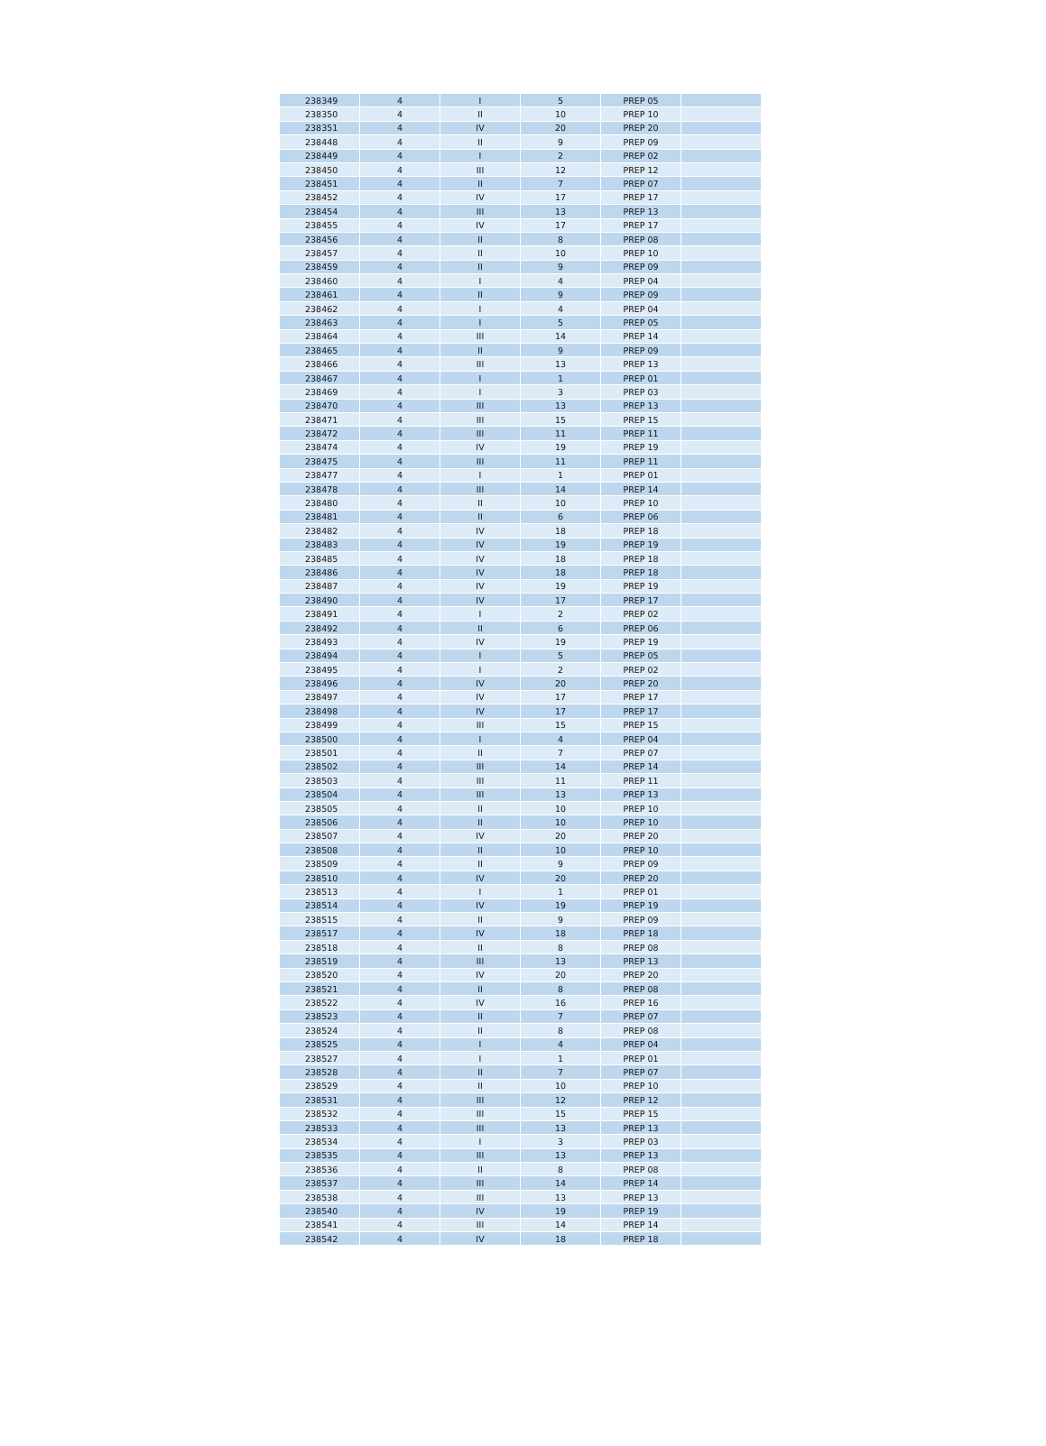| 238349 | 4 | I | 5 | PREP 05 | |
| 238350 | 4 | II | 10 | PREP 10 | |
| 238351 | 4 | IV | 20 | PREP 20 | |
| 238448 | 4 | II | 9 | PREP 09 | |
| 238449 | 4 | I | 2 | PREP 02 | |
| 238450 | 4 | III | 12 | PREP 12 | |
| 238451 | 4 | II | 7 | PREP 07 | |
| 238452 | 4 | IV | 17 | PREP 17 | |
| 238454 | 4 | III | 13 | PREP 13 | |
| 238455 | 4 | IV | 17 | PREP 17 | |
| 238456 | 4 | II | 8 | PREP 08 | |
| 238457 | 4 | II | 10 | PREP 10 | |
| 238459 | 4 | II | 9 | PREP 09 | |
| 238460 | 4 | I | 4 | PREP 04 | |
| 238461 | 4 | II | 9 | PREP 09 | |
| 238462 | 4 | I | 4 | PREP 04 | |
| 238463 | 4 | I | 5 | PREP 05 | |
| 238464 | 4 | III | 14 | PREP 14 | |
| 238465 | 4 | II | 9 | PREP 09 | |
| 238466 | 4 | III | 13 | PREP 13 | |
| 238467 | 4 | I | 1 | PREP 01 | |
| 238469 | 4 | I | 3 | PREP 03 | |
| 238470 | 4 | III | 13 | PREP 13 | |
| 238471 | 4 | III | 15 | PREP 15 | |
| 238472 | 4 | III | 11 | PREP 11 | |
| 238474 | 4 | IV | 19 | PREP 19 | |
| 238475 | 4 | III | 11 | PREP 11 | |
| 238477 | 4 | I | 1 | PREP 01 | |
| 238478 | 4 | III | 14 | PREP 14 | |
| 238480 | 4 | II | 10 | PREP 10 | |
| 238481 | 4 | II | 6 | PREP 06 | |
| 238482 | 4 | IV | 18 | PREP 18 | |
| 238483 | 4 | IV | 19 | PREP 19 | |
| 238485 | 4 | IV | 18 | PREP 18 | |
| 238486 | 4 | IV | 18 | PREP 18 | |
| 238487 | 4 | IV | 19 | PREP 19 | |
| 238490 | 4 | IV | 17 | PREP 17 | |
| 238491 | 4 | I | 2 | PREP 02 | |
| 238492 | 4 | II | 6 | PREP 06 | |
| 238493 | 4 | IV | 19 | PREP 19 | |
| 238494 | 4 | I | 5 | PREP 05 | |
| 238495 | 4 | I | 2 | PREP 02 | |
| 238496 | 4 | IV | 20 | PREP 20 | |
| 238497 | 4 | IV | 17 | PREP 17 | |
| 238498 | 4 | IV | 17 | PREP 17 | |
| 238499 | 4 | III | 15 | PREP 15 | |
| 238500 | 4 | I | 4 | PREP 04 | |
| 238501 | 4 | II | 7 | PREP 07 | |
| 238502 | 4 | III | 14 | PREP 14 | |
| 238503 | 4 | III | 11 | PREP 11 | |
| 238504 | 4 | III | 13 | PREP 13 | |
| 238505 | 4 | II | 10 | PREP 10 | |
| 238506 | 4 | II | 10 | PREP 10 | |
| 238507 | 4 | IV | 20 | PREP 20 | |
| 238508 | 4 | II | 10 | PREP 10 | |
| 238509 | 4 | II | 9 | PREP 09 | |
| 238510 | 4 | IV | 20 | PREP 20 | |
| 238513 | 4 | I | 1 | PREP 01 | |
| 238514 | 4 | IV | 19 | PREP 19 | |
| 238515 | 4 | II | 9 | PREP 09 | |
| 238517 | 4 | IV | 18 | PREP 18 | |
| 238518 | 4 | II | 8 | PREP 08 | |
| 238519 | 4 | III | 13 | PREP 13 | |
| 238520 | 4 | IV | 20 | PREP 20 | |
| 238521 | 4 | II | 8 | PREP 08 | |
| 238522 | 4 | IV | 16 | PREP 16 | |
| 238523 | 4 | II | 7 | PREP 07 | |
| 238524 | 4 | II | 8 | PREP 08 | |
| 238525 | 4 | I | 4 | PREP 04 | |
| 238527 | 4 | I | 1 | PREP 01 | |
| 238528 | 4 | II | 7 | PREP 07 | |
| 238529 | 4 | II | 10 | PREP 10 | |
| 238531 | 4 | III | 12 | PREP 12 | |
| 238532 | 4 | III | 15 | PREP 15 | |
| 238533 | 4 | III | 13 | PREP 13 | |
| 238534 | 4 | I | 3 | PREP 03 | |
| 238535 | 4 | III | 13 | PREP 13 | |
| 238536 | 4 | II | 8 | PREP 08 | |
| 238537 | 4 | III | 14 | PREP 14 | |
| 238538 | 4 | III | 13 | PREP 13 | |
| 238540 | 4 | IV | 19 | PREP 19 | |
| 238541 | 4 | III | 14 | PREP 14 | |
| 238542 | 4 | IV | 18 | PREP 18 | |